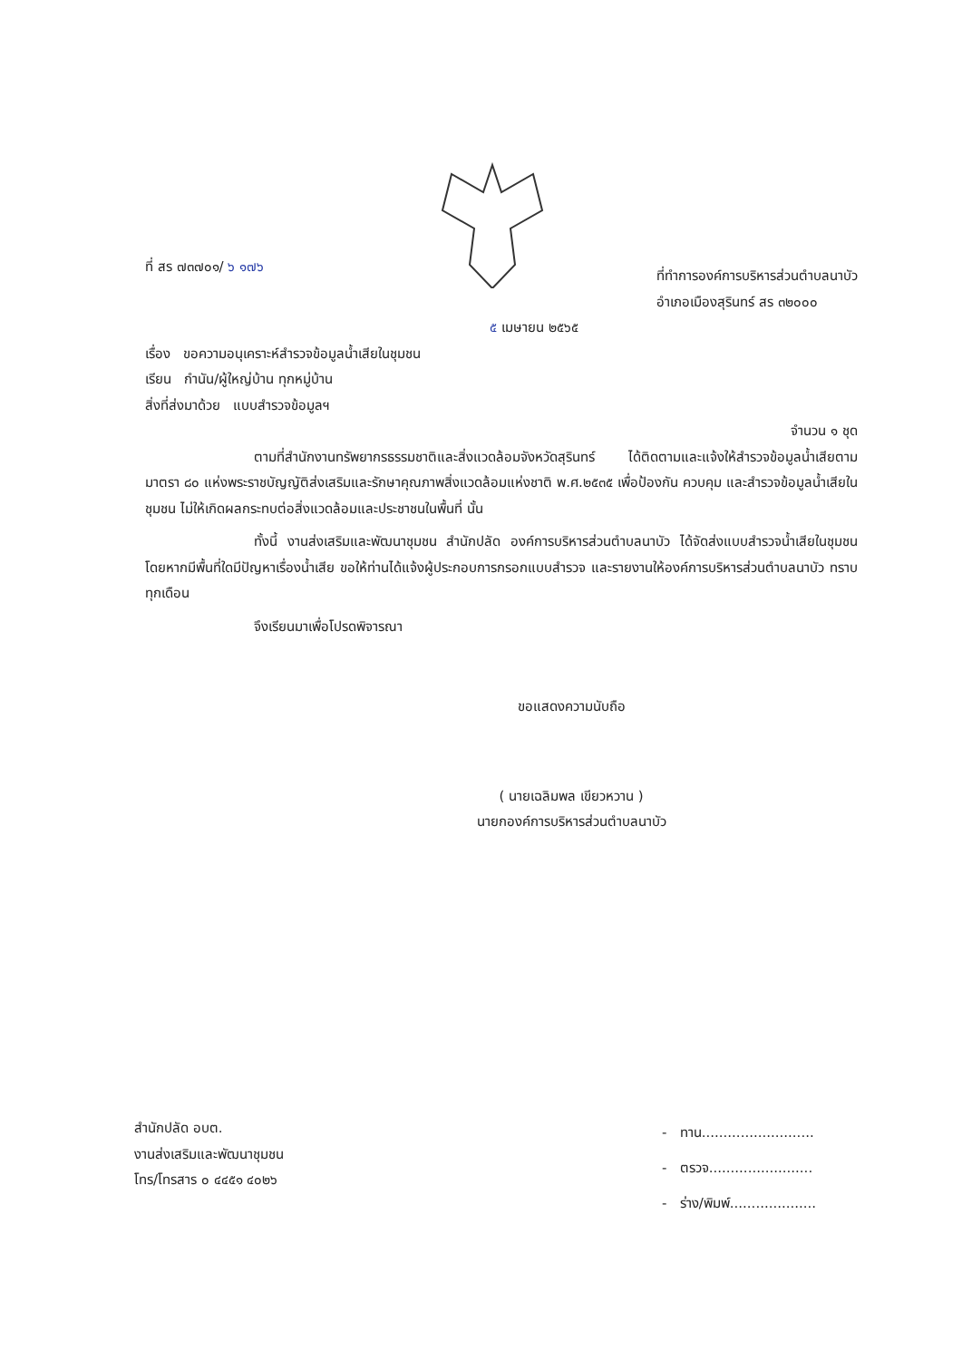ที่ สร ๗๓๗๐๑/ ๖ ๑๗๖ ที่ทำการองค์การบริหารส่วนตำบลนาบัว
อำเภอเมืองสุรินทร์ สร ๓๒๐๐๐
๕ เมษายน ๒๕๖๕
เรื่อง ขอความอนุเคราะห์สำรวจข้อมูลน้ำเสียในชุมชน
เรียน กำนัน/ผู้ใหญ่บ้าน ทุกหมู่บ้าน
สิ่งที่ส่งมาด้วย แบบสำรวจข้อมูลฯ
จำนวน ๑ ชุด
ตามที่สำนักงานทรัพยากรธรรมชาติและสิ่งแวดล้อมจังหวัดสุรินทร์ ได้ติดตามและแจ้งให้สำรวจข้อมูลน้ำเสียตามมาตรา ๘๐ แห่งพระราชบัญญัติส่งเสริมและรักษาคุณภาพสิ่งแวดล้อมแห่งชาติ พ.ศ.๒๕๓๕ เพื่อป้องกัน ควบคุม และสำรวจข้อมูลน้ำเสียในชุมชน ไม่ให้เกิดผลกระทบต่อสิ่งแวดล้อมและประชาชนในพื้นที่ นั้น
ทั้งนี้ งานส่งเสริมและพัฒนาชุมชน สำนักปลัด องค์การบริหารส่วนตำบลนาบัว ได้จัดส่งแบบสำรวจน้ำเสียในชุมชน โดยหากมีพื้นที่ใดมีปัญหาเรื่องน้ำเสีย ขอให้ท่านได้แจ้งผู้ประกอบการกรอกแบบสำรวจ และรายงานให้องค์การบริหารส่วนตำบลนาบัว ทราบทุกเดือน
จึงเรียนมาเพื่อโปรดพิจารณา
ขอแสดงความนับถือ
( นายเฉลิมพล เขียวหวาน )
นายกองค์การบริหารส่วนตำบลนาบัว
สำนักปลัด อบต.
งานส่งเสริมและพัฒนาชุมชน
โทร/โทรสาร ๐ ๔๔๕๑ ๔๐๒๖
- ทาน..........................
- ตรวจ........................
- ร่าง/พิมพ์....................